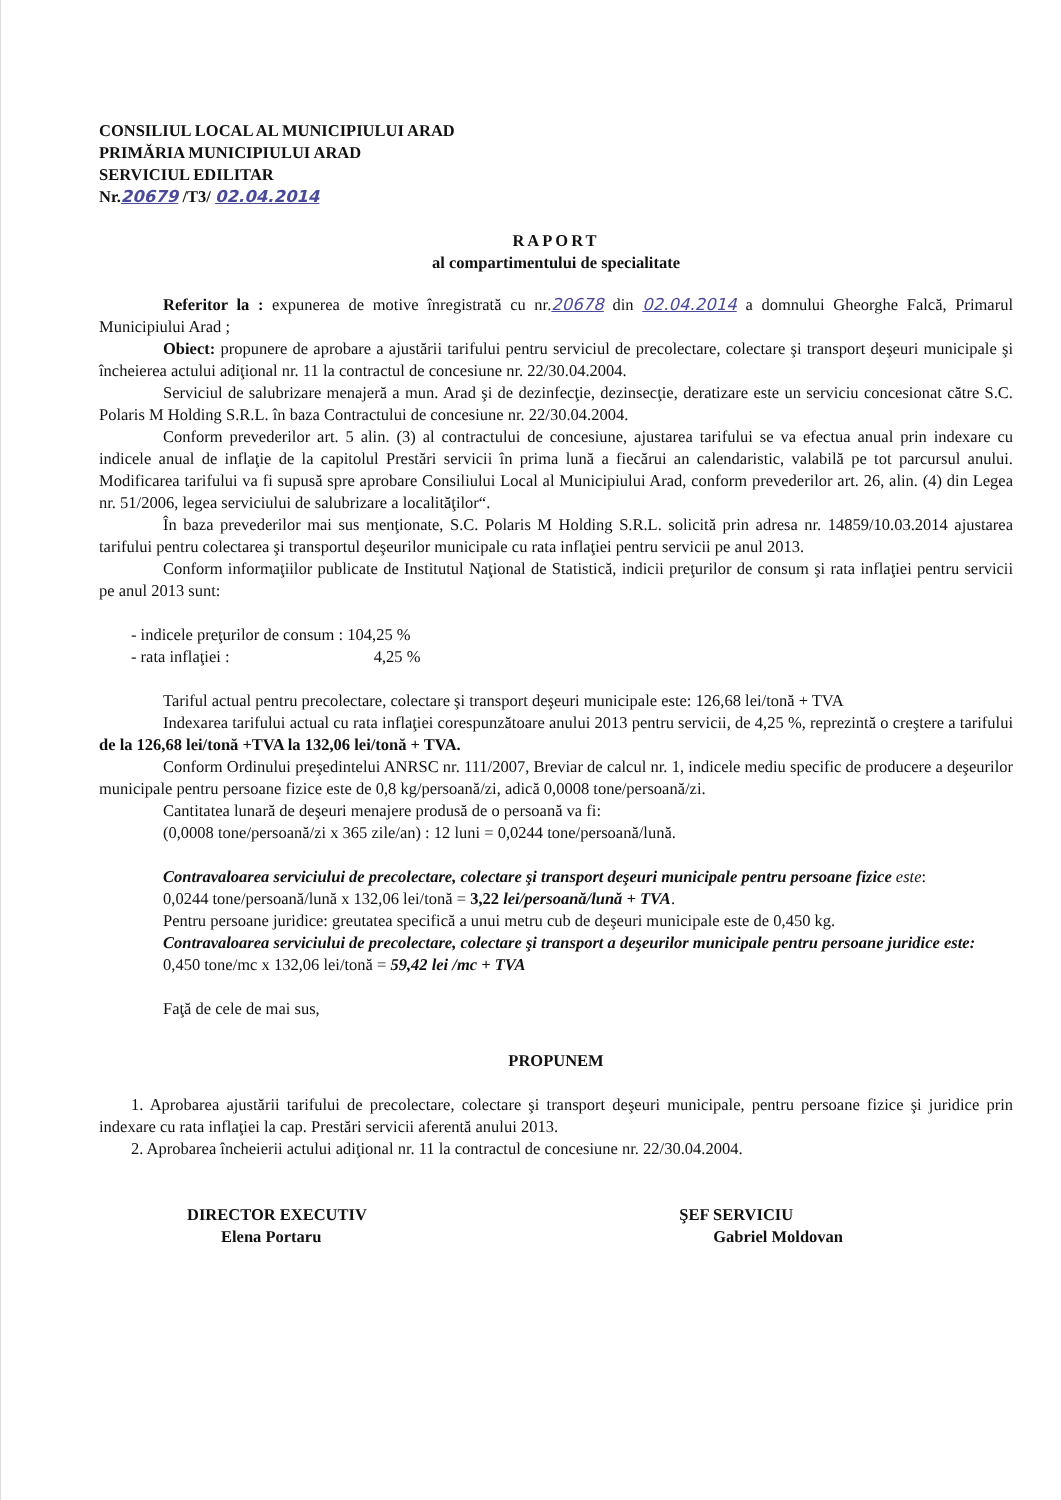CONSILIUL LOCAL AL MUNICIPIULUI ARAD
PRIMĂRIA MUNICIPIULUI ARAD
SERVICIUL EDILITAR
Nr.20679 /T3/ 02.04.2014
RAPORT
al compartimentului de specialitate
Referitor la : expunerea de motive înregistrată cu nr.20678 din 02.04.2014 a domnului Gheorghe Falcă, Primarul Municipiului Arad ;
Obiect: propunere de aprobare a ajustării tarifului pentru serviciul de precolectare, colectare şi transport deşeuri municipale şi încheierea actului adiţional nr. 11 la contractul de concesiune nr. 22/30.04.2004.
Serviciul de salubrizare menajeră a mun. Arad şi de dezinfecţie, dezinsecţie, deratizare este un serviciu concesionat către S.C. Polaris M Holding S.R.L. în baza Contractului de concesiune nr. 22/30.04.2004.
Conform prevederilor art. 5 alin. (3) al contractului de concesiune, ajustarea tarifului se va efectua anual prin indexare cu indicele anual de inflaţie de la capitolul Prestări servicii în prima lună a fiecărui an calendaristic, valabilă pe tot parcursul anului. Modificarea tarifului va fi supusă spre aprobare Consiliului Local al Municipiului Arad, conform prevederilor art. 26, alin. (4) din Legea nr. 51/2006, legea serviciului de salubrizare a localităţilor“.
În baza prevederilor mai sus menţionate, S.C. Polaris M Holding S.R.L. solicită prin adresa nr. 14859/10.03.2014 ajustarea tarifului pentru colectarea şi transportul deşeurilor municipale cu rata inflaţiei pentru servicii pe anul 2013.
Conform informaţiilor publicate de Institutul Naţional de Statistică, indicii preţurilor de consum şi rata inflaţiei pentru servicii pe anul 2013 sunt:
- indicele preţurilor de consum : 104,25 %
- rata inflaţiei : 4,25 %
Tariful actual pentru precolectare, colectare şi transport deşeuri municipale este: 126,68 lei/tonă + TVA
Indexarea tarifului actual cu rata inflaţiei corespunzătoare anului 2013 pentru servicii, de 4,25 %, reprezintă o creştere a tarifului de la 126,68 lei/tonă +TVA la 132,06 lei/tonă + TVA.
Conform Ordinului preşedintelui ANRSC nr. 111/2007, Breviar de calcul nr. 1, indicele mediu specific de producere a deşeurilor municipale pentru persoane fizice este de 0,8 kg/persoană/zi, adică 0,0008 tone/persoană/zi.
Cantitatea lunară de deşeuri menajere produsă de o persoană va fi:
(0,0008 tone/persoană/zi x 365 zile/an) : 12 luni = 0,0244 tone/persoană/lună.
Contravaloarea serviciului de precolectare, colectare şi transport deşeuri municipale pentru persoane fizice este:
0,0244 tone/persoană/lună x 132,06 lei/tonă = 3,22 lei/persoană/lună + TVA.
Pentru persoane juridice: greutatea specifică a unui metru cub de deşeuri municipale este de 0,450 kg.
Contravaloarea serviciului de precolectare, colectare şi transport a deşeurilor municipale pentru persoane juridice este:
0,450 tone/mc x 132,06 lei/tonă = 59,42 lei /mc + TVA
Faţă de cele de mai sus,
PROPUNEM
1. Aprobarea ajustării tarifului de precolectare, colectare şi transport deşeuri municipale, pentru persoane fizice şi juridice prin indexare cu rata inflaţiei la cap. Prestări servicii aferentă anului 2013.
2. Aprobarea încheierii actului adiţional nr. 11 la contractul de concesiune nr. 22/30.04.2004.
DIRECTOR EXECUTIV
Elena Portaru
ŞEF SERVICIU
Gabriel Moldovan